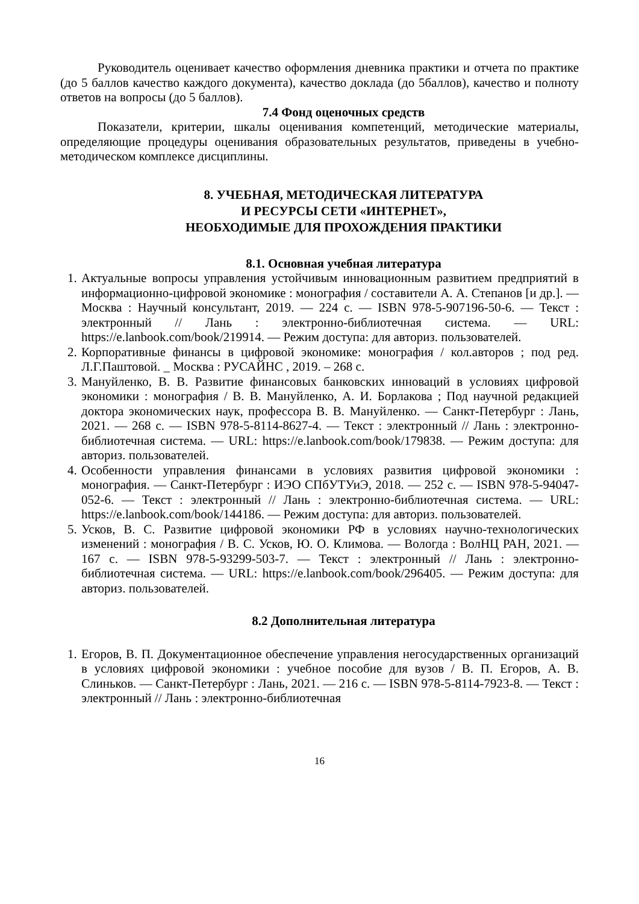Руководитель оценивает качество оформления дневника практики и отчета по практике (до 5 баллов качество каждого документа), качество доклада (до 5баллов), качество и полноту ответов на вопросы (до 5 баллов).
7.4 Фонд оценочных средств
Показатели, критерии, шкалы оценивания компетенций, методические материалы, определяющие процедуры оценивания образовательных результатов, приведены в учебно-методическом комплексе дисциплины.
8. УЧЕБНАЯ, МЕТОДИЧЕСКАЯ ЛИТЕРАТУРА
И РЕСУРСЫ СЕТИ «ИНТЕРНЕТ»,
НЕОБХОДИМЫЕ ДЛЯ ПРОХОЖДЕНИЯ ПРАКТИКИ
8.1. Основная учебная литература
1. Актуальные вопросы управления устойчивым инновационным развитием предприятий в информационно-цифровой экономике : монография / составители А. А. Степанов [и др.]. — Москва : Научный консультант, 2019. — 224 с. — ISBN 978-5-907196-50-6. — Текст : электронный // Лань : электронно-библиотечная система. — URL: https://e.lanbook.com/book/219914. — Режим доступа: для авториз. пользователей.
2. Корпоративные финансы в цифровой экономике: монография / кол.авторов ; под ред. Л.Г.Паштовой. _ Москва : РУСАЙНС , 2019. – 268 с.
3. Мануйленко, В. В. Развитие финансовых банковских инноваций в условиях цифровой экономики : монография / В. В. Мануйленко, А. И. Борлакова ; Под научной редакцией доктора экономических наук, профессора В. В. Мануйленко. — Санкт-Петербург : Лань, 2021. — 268 с. — ISBN 978-5-8114-8627-4. — Текст : электронный // Лань : электронно-библиотечная система. — URL: https://e.lanbook.com/book/179838. — Режим доступа: для авториз. пользователей.
4. Особенности управления финансами в условиях развития цифровой экономики : монография. — Санкт-Петербург : ИЭО СПбУТУиЭ, 2018. — 252 с. — ISBN 978-5-94047-052-6. — Текст : электронный // Лань : электронно-библиотечная система. — URL: https://e.lanbook.com/book/144186. — Режим доступа: для авториз. пользователей.
5. Усков, В. С. Развитие цифровой экономики РФ в условиях научно-технологических изменений : монография / В. С. Усков, Ю. О. Климова. — Вологда : ВолНЦ РАН, 2021. — 167 с. — ISBN 978-5-93299-503-7. — Текст : электронный // Лань : электронно-библиотечная система. — URL: https://e.lanbook.com/book/296405. — Режим доступа: для авториз. пользователей.
8.2 Дополнительная литература
1. Егоров, В. П. Документационное обеспечение управления негосударственных организаций в условиях цифровой экономики : учебное пособие для вузов / В. П. Егоров, А. В. Слиньков. — Санкт-Петербург : Лань, 2021. — 216 с. — ISBN 978-5-8114-7923-8. — Текст : электронный // Лань : электронно-библиотечная
16